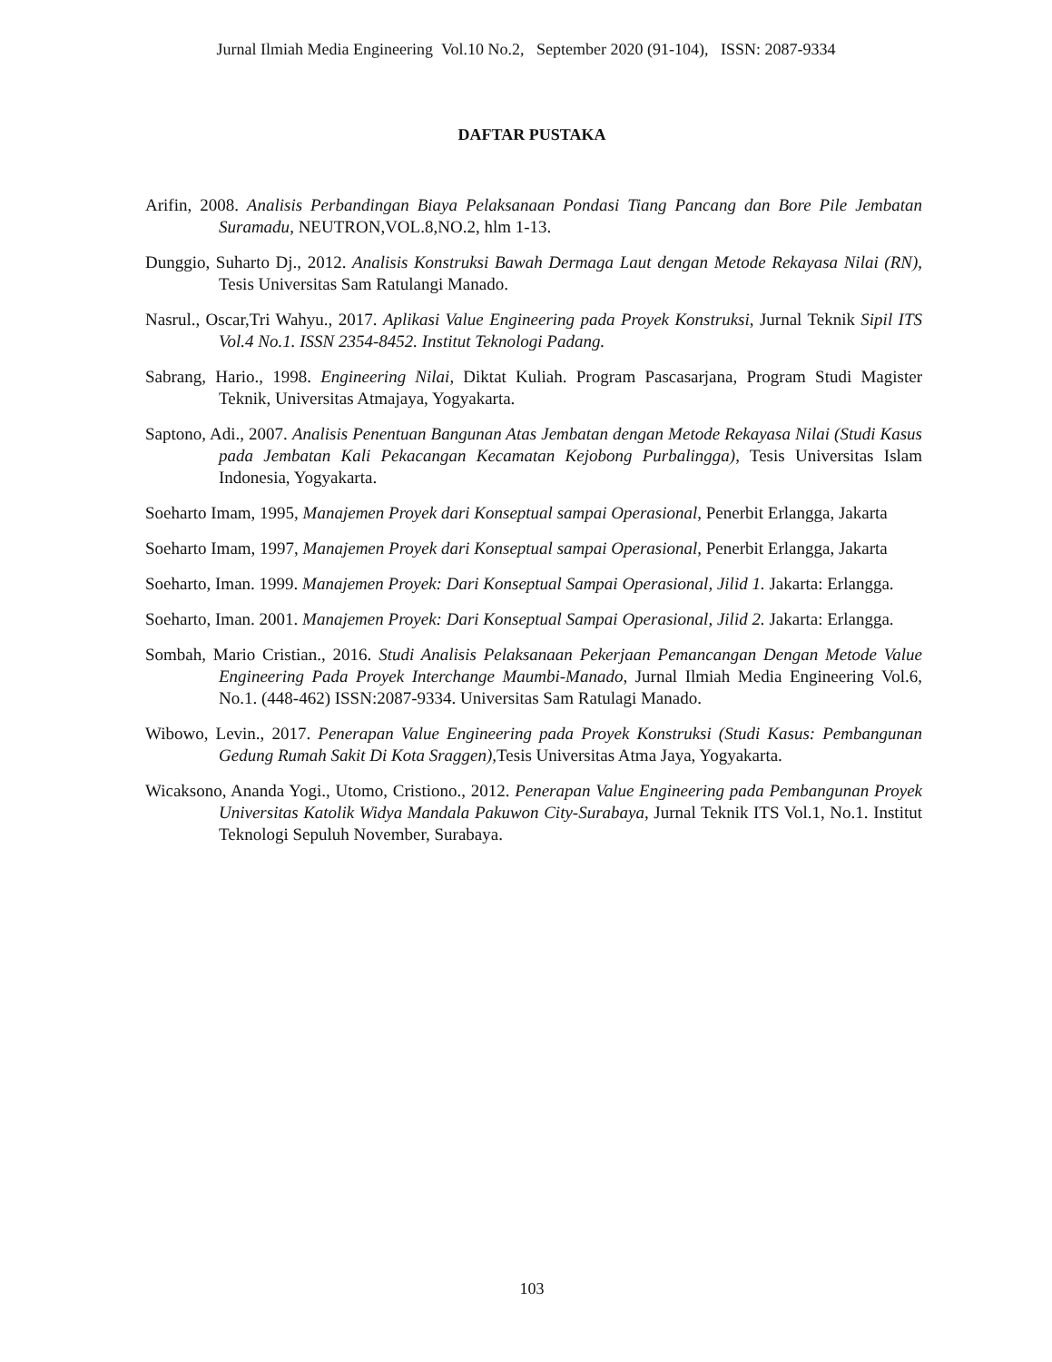Jurnal Ilmiah Media Engineering Vol.10 No.2, September 2020 (91-104), ISSN: 2087-9334
DAFTAR PUSTAKA
Arifin, 2008. Analisis Perbandingan Biaya Pelaksanaan Pondasi Tiang Pancang dan Bore Pile Jembatan Suramadu, NEUTRON,VOL.8,NO.2, hlm 1-13.
Dunggio, Suharto Dj., 2012. Analisis Konstruksi Bawah Dermaga Laut dengan Metode Rekayasa Nilai (RN), Tesis Universitas Sam Ratulangi Manado.
Nasrul., Oscar,Tri Wahyu., 2017. Aplikasi Value Engineering pada Proyek Konstruksi, Jurnal Teknik Sipil ITS Vol.4 No.1. ISSN 2354-8452. Institut Teknologi Padang.
Sabrang, Hario., 1998. Engineering Nilai, Diktat Kuliah. Program Pascasarjana, Program Studi Magister Teknik, Universitas Atmajaya, Yogyakarta.
Saptono, Adi., 2007. Analisis Penentuan Bangunan Atas Jembatan dengan Metode Rekayasa Nilai (Studi Kasus pada Jembatan Kali Pekacangan Kecamatan Kejobong Purbalingga), Tesis Universitas Islam Indonesia, Yogyakarta.
Soeharto Imam, 1995, Manajemen Proyek dari Konseptual sampai Operasional, Penerbit Erlangga, Jakarta
Soeharto Imam, 1997, Manajemen Proyek dari Konseptual sampai Operasional, Penerbit Erlangga, Jakarta
Soeharto, Iman. 1999. Manajemen Proyek: Dari Konseptual Sampai Operasional, Jilid 1. Jakarta: Erlangga.
Soeharto, Iman. 2001. Manajemen Proyek: Dari Konseptual Sampai Operasional, Jilid 2. Jakarta: Erlangga.
Sombah, Mario Cristian., 2016. Studi Analisis Pelaksanaan Pekerjaan Pemancangan Dengan Metode Value Engineering Pada Proyek Interchange Maumbi-Manado, Jurnal Ilmiah Media Engineering Vol.6, No.1. (448-462) ISSN:2087-9334. Universitas Sam Ratulagi Manado.
Wibowo, Levin., 2017. Penerapan Value Engineering pada Proyek Konstruksi (Studi Kasus: Pembangunan Gedung Rumah Sakit Di Kota Sraggen), Tesis Universitas Atma Jaya, Yogyakarta.
Wicaksono, Ananda Yogi., Utomo, Cristiono., 2012. Penerapan Value Engineering pada Pembangunan Proyek Universitas Katolik Widya Mandala Pakuwon City-Surabaya, Jurnal Teknik ITS Vol.1, No.1. Institut Teknologi Sepuluh November, Surabaya.
103